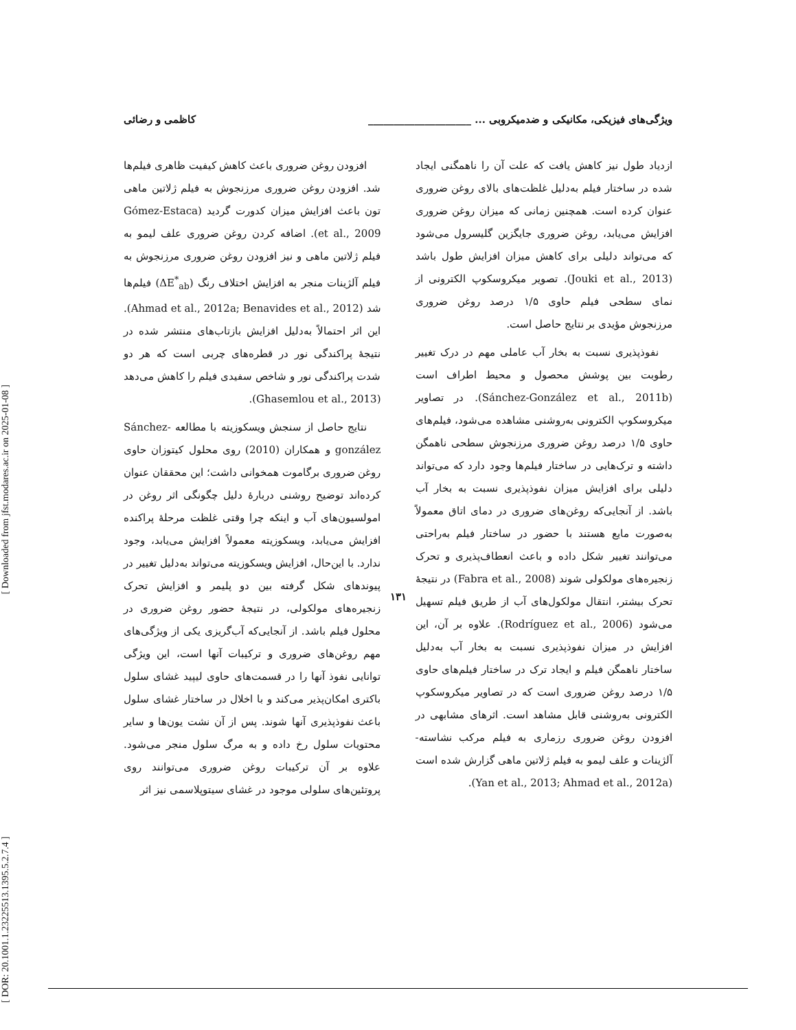[ Downloaded from jfst.modares.ac.ir on 2025-01-08 ]
[ DOR: 20.1001.1.23225513.1395.5.2.7.4 ]
ویژگی‌های فیزیکی، مکانیکی و ضدمیکروبی ... ____________________ کاظمی و رضائی
ازدیاد طول نیز کاهش یافت که علت آن را ناهمگنی ایجاد شده در ساختار فیلم به‌دلیل غلظت‌های بالای روغن ضروری عنوان کرده است. همچنین زمانی که میزان روغن ضروری افزایش می‌یابد، روغن ضروری جایگزین گلیسرول می‌شود که می‌تواند دلیلی برای کاهش میزان افزایش طول باشد (Jouki et al., 2013). تصویر میکروسکوپ الکترونی از نمای سطحی فیلم حاوی ۱/۵ درصد روغن ضروری مرزنجوش مؤیدی بر نتایج حاصل است.
نفوذپذیری نسبت به بخار آب عاملی مهم در درک تغییر رطوبت بین پوشش محصول و محیط اطراف است (Sánchez-González et al., 2011b). در تصاویر میکروسکوپ الکترونی به‌روشنی مشاهده می‌شود، فیلم‌های حاوی ۱/۵ درصد روغن ضروری مرزنجوش سطحی ناهمگن داشته و ترک‌هایی در ساختار فیلم‌ها وجود دارد که می‌تواند دلیلی برای افزایش میزان نفوذپذیری نسبت به بخار آب باشد. از آنجایی‌که روغن‌های ضروری در دمای اتاق معمولاً به‌صورت مایع هستند با حضور در ساختار فیلم به‌راحتی می‌توانند تغییر شکل داده و باعث انعطاف‌پذیری و تحرک زنجیره‌های مولکولی شوند (Fabra et al., 2008) در نتیجهٔ تحرک بیشتر، انتقال مولکول‌های آب از طریق فیلم تسهیل می‌شود (Rodríguez et al., 2006). علاوه بر آن، این افزایش در میزان نفوذپذیری نسبت به بخار آب به‌دلیل ساختار ناهمگن فیلم و ایجاد ترک در ساختار فیلم‌های حاوی ۱/۵ درصد روغن ضروری است که در تصاویر میکروسکوپ الکترونی به‌روشنی قابل مشاهد است. اثرهای مشابهی در افزودن روغن ضروری رزماری به فیلم مرکب نشاسته-آلژینات و علف لیمو به فیلم ژلاتین ماهی گزارش شده است (Yan et al., 2013; Ahmad et al., 2012a).
افزودن روغن ضروری باعث کاهش کیفیت ظاهری فیلم‌ها شد. افزودن روغن ضروری مرزنجوش به فیلم ژلاتین ماهی تون باعث افزایش میزان کدورت گردید (Gómez-Estaca et al., 2009). اضافه کردن روغن ضروری علف لیمو به فیلم ژلاتین ماهی و نیز افزودن روغن ضروری مرزنجوش به فیلم آلژینات منجر به افزایش اختلاف رنگ (ΔE<sup>*</sup><sub>ab</sub>) فیلم‌ها شد (Ahmad et al., 2012a; Benavides et al., 2012). این اثر احتمالاً به‌دلیل افزایش بازتاب‌های منتشر شده در نتیجهٔ پراکندگی نور در قطره‌های چربی است که هر دو شدت پراکندگی نور و شاخص سفیدی فیلم را کاهش می‌دهد (Ghasemlou et al., 2013).
نتایج حاصل از سنجش ویسکوزیته با مطالعه Sánchez-gonzález و همکاران (2010) روی محلول کیتوزان حاوی روغن ضروری برگاموت همخوانی داشت؛ این محققان عنوان کرده‌اند توضیح روشنی دربارهٔ دلیل چگونگی اثر روغن در امولسیون‌های آب و اینکه چرا وقتی غلظت مرحلهٔ پراکنده افزایش می‌یابد، ویسکوزیته معمولاً افزایش می‌یابد، وجود ندارد. با این‌حال، افزایش ویسکوزیته می‌تواند به‌دلیل تغییر در پیوندهای شکل گرفته بین دو پلیمر و افزایش تحرک زنجیره‌های مولکولی، در نتیجهٔ حضور روغن ضروری در محلول فیلم باشد. از آنجایی‌که آب‌گریزی یکی از ویژگی‌های مهم روغن‌های ضروری و ترکیبات آنها است، این ویژگی توانایی نفوذ آنها را در قسمت‌های حاوی لیپید غشای سلول باکتری امکان‌پذیر می‌کند و با اخلال در ساختار غشای سلول باعث نفوذپذیری آنها شوند. پس از آن نشت یون‌ها و سایر محتویات سلول رخ داده و به مرگ سلول منجر می‌شود. علاوه بر آن ترکیبات روغن ضروری می‌توانند روی پروتئین‌های سلولی موجود در غشای سیتوپلاسمی نیز اثر
۱۳۱